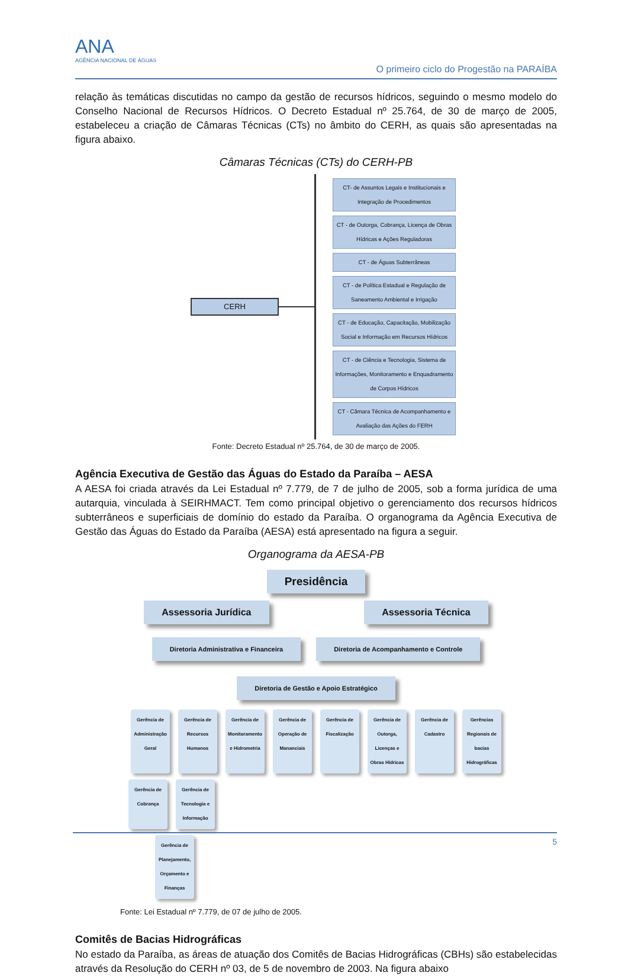ANA
AGÊNCIA NACIONAL DE ÁGUAS
O primeiro ciclo do Progestão na PARAÍBA
relação às temáticas discutidas no campo da gestão de recursos hídricos, seguindo o mesmo modelo do Conselho Nacional de Recursos Hídricos. O Decreto Estadual nº 25.764, de 30 de março de 2005, estabeleceu a criação de Câmaras Técnicas (CTs) no âmbito do CERH, as quais são apresentadas na figura abaixo.
Câmaras Técnicas (CTs) do CERH-PB
CERH
CT- de Assuntos Legais e Institucionais e Integração de Procedimentos
CT - de Outorga, Cobrança, Licença de Obras Hídricas e Ações Reguladoras
CT - de Águas Subterrâneas
CT - de Política Estadual e Regulação de Saneamento Ambiental e Irrigação
CT - de Educação, Capacitação, Mobilização Social e Informação em Recursos Hídricos
CT - de Ciência e Tecnologia, Sistema de Informações, Monitoramento e Enquadramento de Corpos Hídricos
CT - Câmara Técnica de Acompanhamento e Avaliação das Ações do FERH
Fonte: Decreto Estadual nº 25.764, de 30 de março de 2005.
Agência Executiva de Gestão das Águas do Estado da Paraíba – AESA
A AESA foi criada através da Lei Estadual nº 7.779, de 7 de julho de 2005, sob a forma jurídica de uma autarquia, vinculada à SEIRHMACT. Tem como principal objetivo o gerenciamento dos recursos hídricos subterrâneos e superficiais de domínio do estado da Paraíba. O organograma da Agência Executiva de Gestão das Águas do Estado da Paraíba (AESA) está apresentado na figura a seguir.
Organograma da AESA-PB
Presidência
Assessoria Jurídica Assessoria Técnica
Diretoria Administrativa e Financeira Diretoria de Acompanhamento e Controle Diretoria de Gestão e Apoio Estratégico
Gerência de Administração Geral
Gerência de Recursos Humanos
Gerência de Monitoramento e Hidrometria
Gerência de Operação de Mananciais
Gerência de Fiscalização
Gerência de Outorga, Licenças e Obras Hídricas
Gerência de Cadastro
Gerências Regionais de bacias Hidrográficas
Gerência de Cobrança
Gerência de Tecnologia e Informação
Gerência de Planejamento, Orçamento e Finanças
Fonte: Lei Estadual nº 7.779, de 07 de julho de 2005.
Comitês de Bacias Hidrográficas
No estado da Paraíba, as áreas de atuação dos Comitês de Bacias Hidrográficas (CBHs) são estabelecidas através da Resolução do CERH nº 03, de 5 de novembro de 2003. Na figura abaixo
5